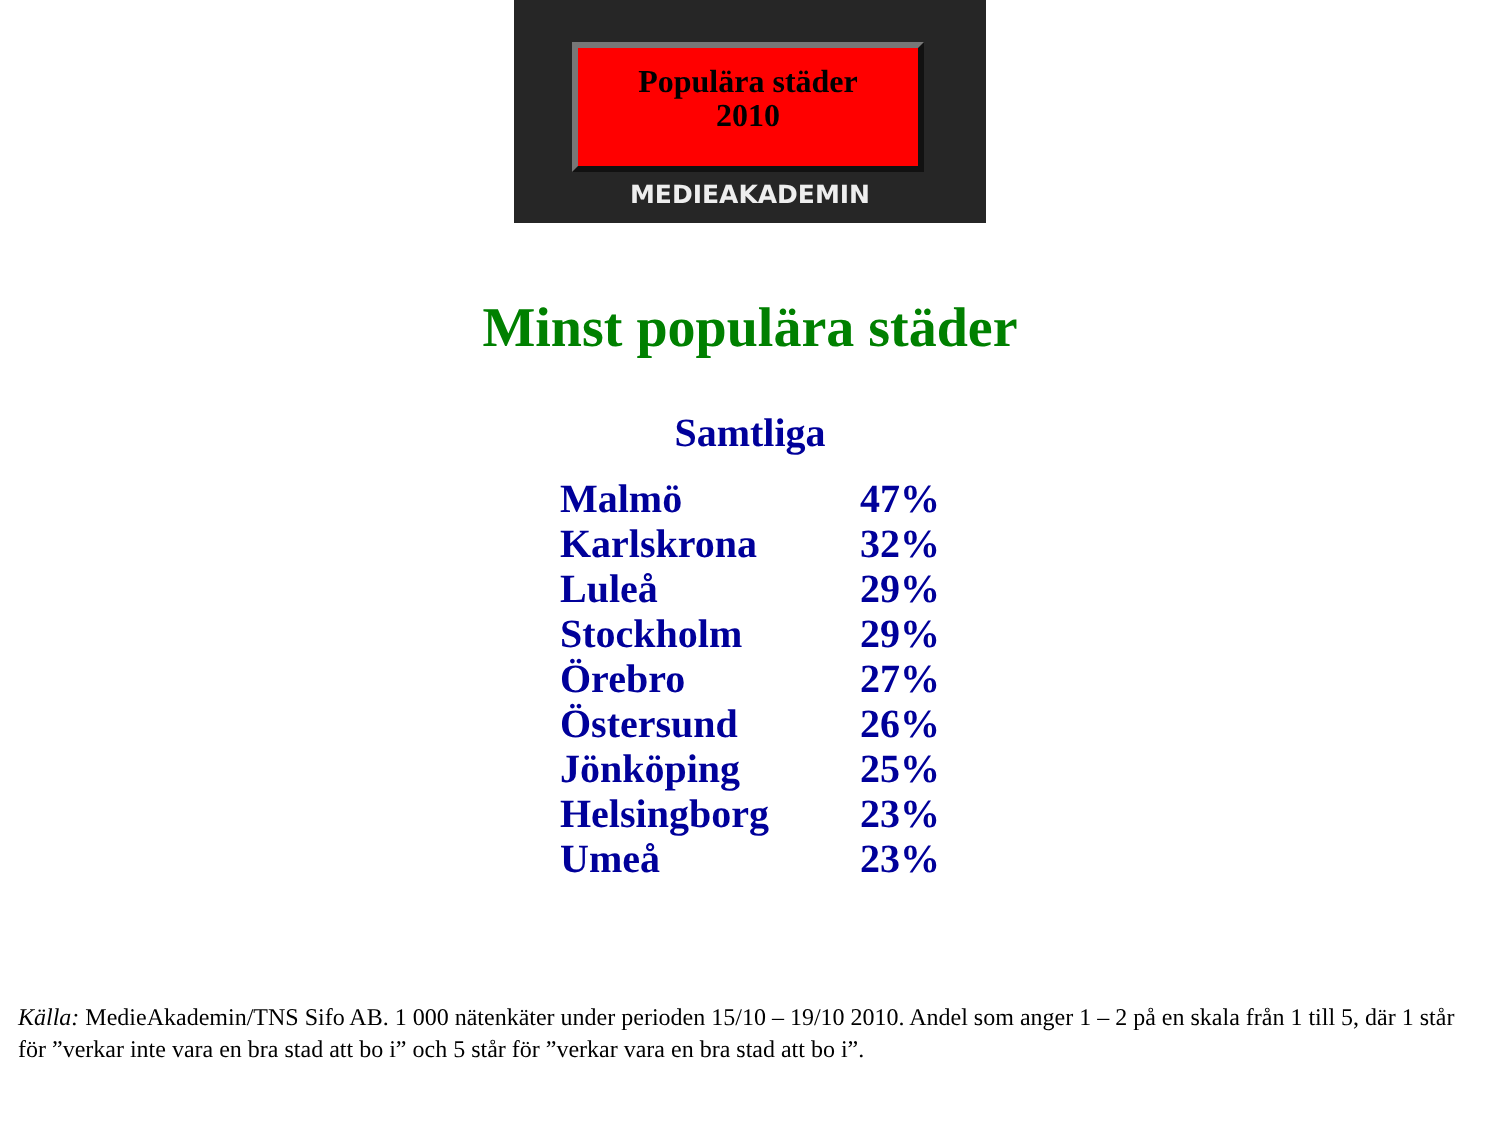Populära städer
2010
MEDIEAKADEMIN
Minst populära städer
Samtliga
| Malmö | 47% |
| Karlskrona | 32% |
| Luleå | 29% |
| Stockholm | 29% |
| Örebro | 27% |
| Östersund | 26% |
| Jönköping | 25% |
| Helsingborg | 23% |
| Umeå | 23% |
Källa: MedieAkademin/TNS Sifo AB. 1 000 nätenkäter under perioden 15/10 – 19/10 2010. Andel som anger 1 – 2 på en skala från 1 till 5, där 1 står för ”verkar inte vara en bra stad att bo i” och 5 står för ”verkar vara en bra stad att bo i”.